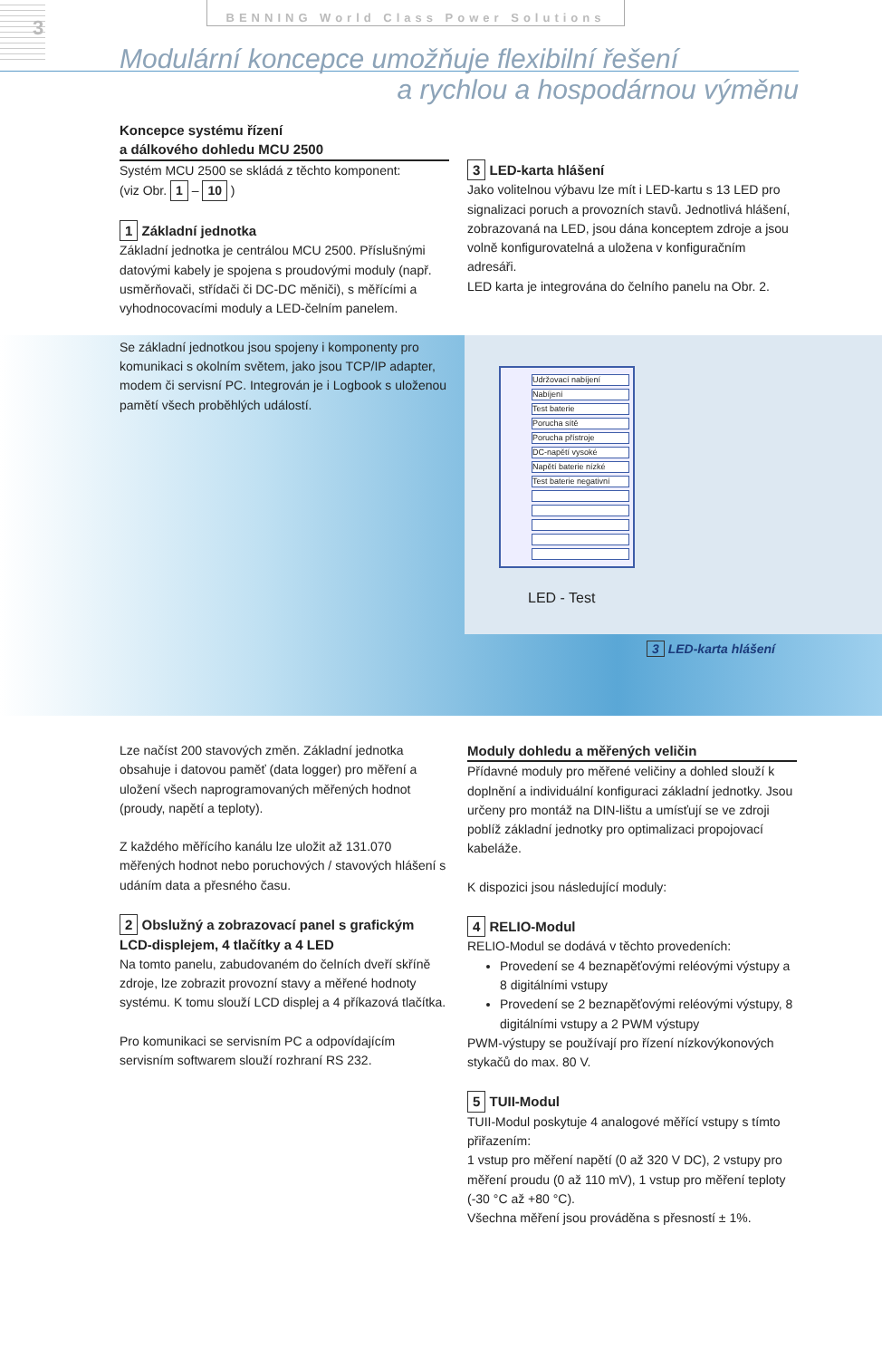3
BENNING World Class Power Solutions
Modulární koncepce umožňuje flexibilní řešení
a rychlou a hospodárnou výměnu
Udržovací nabíjení
Nabíjení
Test baterie
Porucha sítě
Porucha přístroje
DC-napětí vysoké
Napětí baterie nízké
Test baterie negativní
LED - Test
3 LED-karta hlášení
Koncepce systému řízení
a dálkového dohledu MCU 2500
Systém MCU 2500 se skládá z těchto komponent:
(viz Obr. 1 – 10 )
1 Základní jednotka
Základní jednotka je centrálou MCU 2500. Příslušnými datovými kabely je spojena s proudovými moduly (např. usměrňovači, střídači či DC-DC měniči), s měřícími a vyhodnocovacími moduly a LED-čelním panelem.
Se základní jednotkou jsou spojeny i komponenty pro komunikaci s okolním světem, jako jsou TCP/IP adapter, modem či servisní PC. Integrován je i Logbook s uloženou pamětí všech proběhlých událostí.
3 LED-karta hlášení
Jako volitelnou výbavu lze mít i LED-kartu s 13 LED pro signalizaci poruch a provozních stavů. Jednotlivá hlášení, zobrazovaná na LED, jsou dána konceptem zdroje a jsou volně konfigurovatelná a uložena v konfiguračním adresáři.
LED karta je integrována do čelního panelu na Obr. 2.
Lze načíst 200 stavových změn. Základní jednotka obsahuje i datovou paměť (data logger) pro měření a uložení všech naprogramovaných měřených hodnot (proudy, napětí a teploty).
Z každého měřícího kanálu lze uložit až 131.070 měřených hodnot nebo poruchových / stavových hlášení s udáním data a přesného času.
2 Obslužný a zobrazovací panel s grafickým LCD-displejem, 4 tlačítky a 4 LED
Na tomto panelu, zabudovaném do čelních dveří skříně zdroje, lze zobrazit provozní stavy a měřené hodnoty systému. K tomu slouží LCD displej a 4 příkazová tlačítka.
Pro komunikaci se servisním PC a odpovídajícím servisním softwarem slouží rozhraní RS 232.
Moduly dohledu a měřených veličin
Přídavné moduly pro měřené veličiny a dohled slouží k doplnění a individuální konfiguraci základní jednotky. Jsou určeny pro montáž na DIN-lištu a umísťují se ve zdroji poblíž základní jednotky pro optimalizaci propojovací kabeláže.
K dispozici jsou následující moduly:
4 RELIO-Modul
RELIO-Modul se dodává v těchto provedeních:
Provedení se 4 beznapěťovými reléovými výstupy a 8 digitálními vstupy
Provedení se 2 beznapěťovými reléovými výstupy, 8 digitálními vstupy a 2 PWM výstupy
PWM-výstupy se používají pro řízení nízkovýkonových stykačů do max. 80 V.
5 TUII-Modul
TUII-Modul poskytuje 4 analogové měřící vstupy s tímto přiřazením:
1 vstup pro měření napětí (0 až 320 V DC), 2 vstupy pro měření proudu (0 až 110 mV), 1 vstup pro měření teploty (-30 °C až +80 °C).
Všechna měření jsou prováděna s přesností ± 1%.